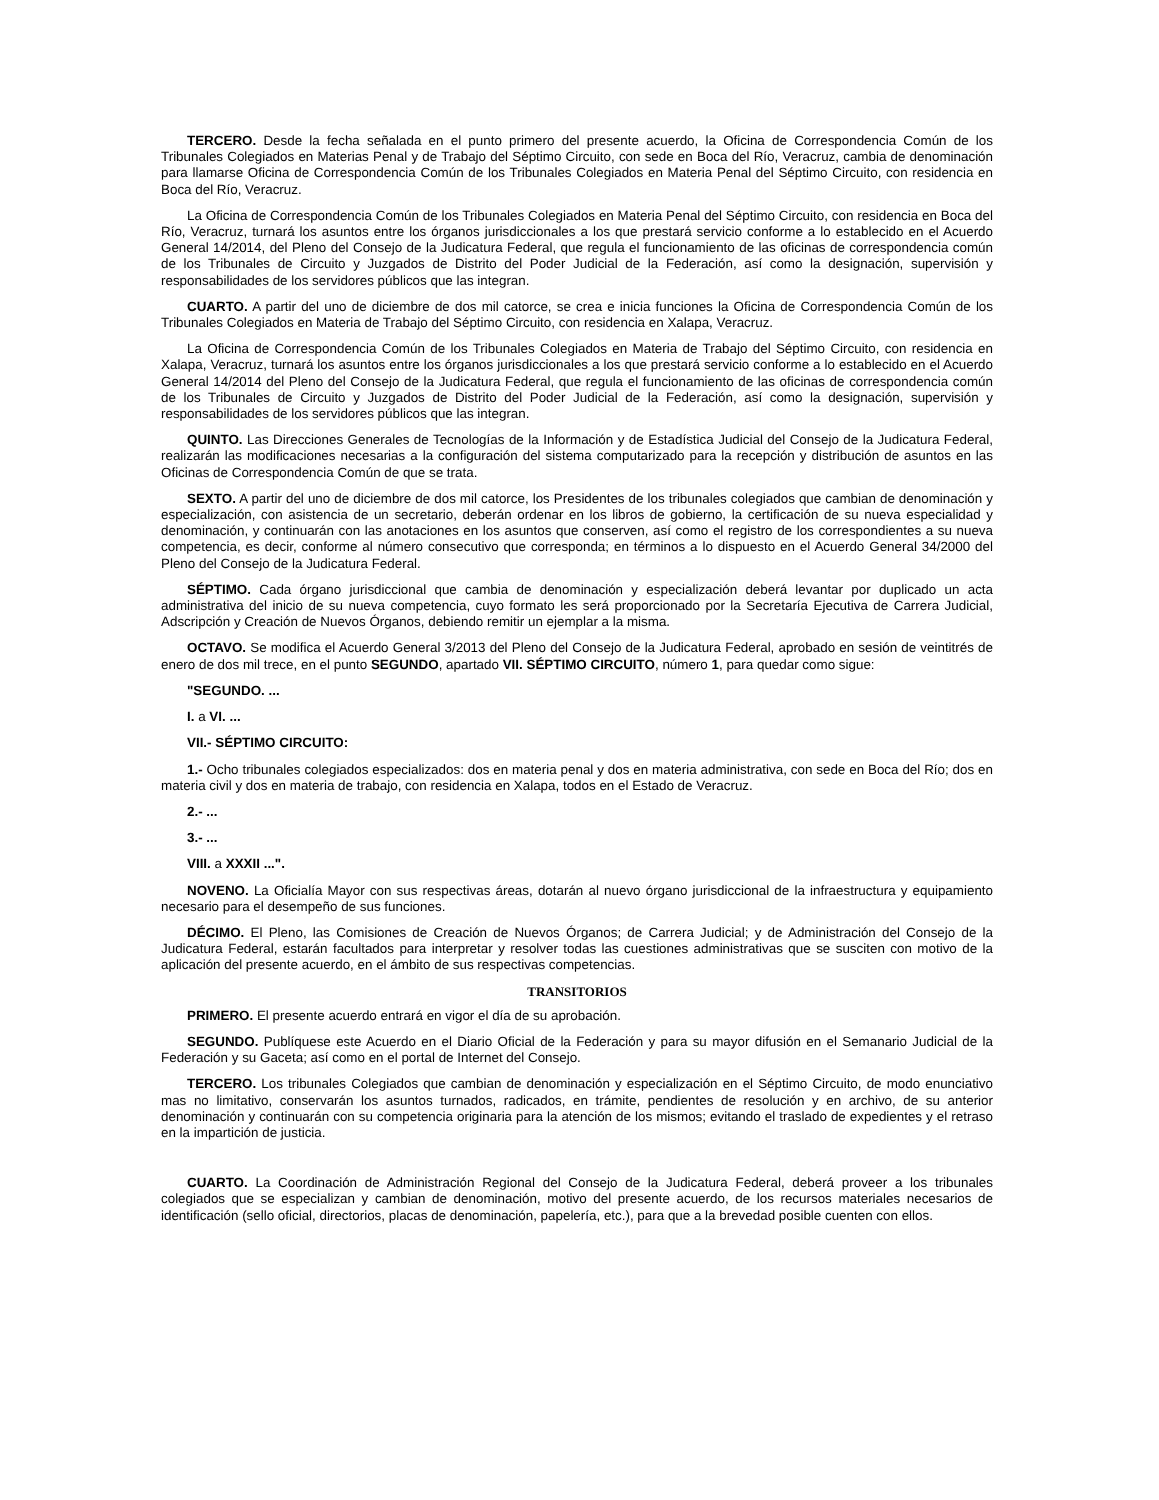TERCERO. Desde la fecha señalada en el punto primero del presente acuerdo, la Oficina de Correspondencia Común de los Tribunales Colegiados en Materias Penal y de Trabajo del Séptimo Circuito, con sede en Boca del Río, Veracruz, cambia de denominación para llamarse Oficina de Correspondencia Común de los Tribunales Colegiados en Materia Penal del Séptimo Circuito, con residencia en Boca del Río, Veracruz.
La Oficina de Correspondencia Común de los Tribunales Colegiados en Materia Penal del Séptimo Circuito, con residencia en Boca del Río, Veracruz, turnará los asuntos entre los órganos jurisdiccionales a los que prestará servicio conforme a lo establecido en el Acuerdo General 14/2014, del Pleno del Consejo de la Judicatura Federal, que regula el funcionamiento de las oficinas de correspondencia común de los Tribunales de Circuito y Juzgados de Distrito del Poder Judicial de la Federación, así como la designación, supervisión y responsabilidades de los servidores públicos que las integran.
CUARTO. A partir del uno de diciembre de dos mil catorce, se crea e inicia funciones la Oficina de Correspondencia Común de los Tribunales Colegiados en Materia de Trabajo del Séptimo Circuito, con residencia en Xalapa, Veracruz.
La Oficina de Correspondencia Común de los Tribunales Colegiados en Materia de Trabajo del Séptimo Circuito, con residencia en Xalapa, Veracruz, turnará los asuntos entre los órganos jurisdiccionales a los que prestará servicio conforme a lo establecido en el Acuerdo General 14/2014 del Pleno del Consejo de la Judicatura Federal, que regula el funcionamiento de las oficinas de correspondencia común de los Tribunales de Circuito y Juzgados de Distrito del Poder Judicial de la Federación, así como la designación, supervisión y responsabilidades de los servidores públicos que las integran.
QUINTO. Las Direcciones Generales de Tecnologías de la Información y de Estadística Judicial del Consejo de la Judicatura Federal, realizarán las modificaciones necesarias a la configuración del sistema computarizado para la recepción y distribución de asuntos en las Oficinas de Correspondencia Común de que se trata.
SEXTO. A partir del uno de diciembre de dos mil catorce, los Presidentes de los tribunales colegiados que cambian de denominación y especialización, con asistencia de un secretario, deberán ordenar en los libros de gobierno, la certificación de su nueva especialidad y denominación, y continuarán con las anotaciones en los asuntos que conserven, así como el registro de los correspondientes a su nueva competencia, es decir, conforme al número consecutivo que corresponda; en términos a lo dispuesto en el Acuerdo General 34/2000 del Pleno del Consejo de la Judicatura Federal.
SÉPTIMO. Cada órgano jurisdiccional que cambia de denominación y especialización deberá levantar por duplicado un acta administrativa del inicio de su nueva competencia, cuyo formato les será proporcionado por la Secretaría Ejecutiva de Carrera Judicial, Adscripción y Creación de Nuevos Órganos, debiendo remitir un ejemplar a la misma.
OCTAVO. Se modifica el Acuerdo General 3/2013 del Pleno del Consejo de la Judicatura Federal, aprobado en sesión de veintitrés de enero de dos mil trece, en el punto SEGUNDO, apartado VII. SÉPTIMO CIRCUITO, número 1, para quedar como sigue:
"SEGUNDO. ...
I. a VI. ...
VII.- SÉPTIMO CIRCUITO:
1.- Ocho tribunales colegiados especializados: dos en materia penal y dos en materia administrativa, con sede en Boca del Río; dos en materia civil y dos en materia de trabajo, con residencia en Xalapa, todos en el Estado de Veracruz.
2.- ...
3.- ...
VIII. a XXXII ...".
NOVENO. La Oficialía Mayor con sus respectivas áreas, dotarán al nuevo órgano jurisdiccional de la infraestructura y equipamiento necesario para el desempeño de sus funciones.
DÉCIMO. El Pleno, las Comisiones de Creación de Nuevos Órganos; de Carrera Judicial; y de Administración del Consejo de la Judicatura Federal, estarán facultados para interpretar y resolver todas las cuestiones administrativas que se susciten con motivo de la aplicación del presente acuerdo, en el ámbito de sus respectivas competencias.
TRANSITORIOS
PRIMERO. El presente acuerdo entrará en vigor el día de su aprobación.
SEGUNDO. Publíquese este Acuerdo en el Diario Oficial de la Federación y para su mayor difusión en el Semanario Judicial de la Federación y su Gaceta; así como en el portal de Internet del Consejo.
TERCERO. Los tribunales Colegiados que cambian de denominación y especialización en el Séptimo Circuito, de modo enunciativo mas no limitativo, conservarán los asuntos turnados, radicados, en trámite, pendientes de resolución y en archivo, de su anterior denominación y continuarán con su competencia originaria para la atención de los mismos; evitando el traslado de expedientes y el retraso en la impartición de justicia.
CUARTO. La Coordinación de Administración Regional del Consejo de la Judicatura Federal, deberá proveer a los tribunales colegiados que se especializan y cambian de denominación, motivo del presente acuerdo, de los recursos materiales necesarios de identificación (sello oficial, directorios, placas de denominación, papelería, etc.), para que a la brevedad posible cuenten con ellos.